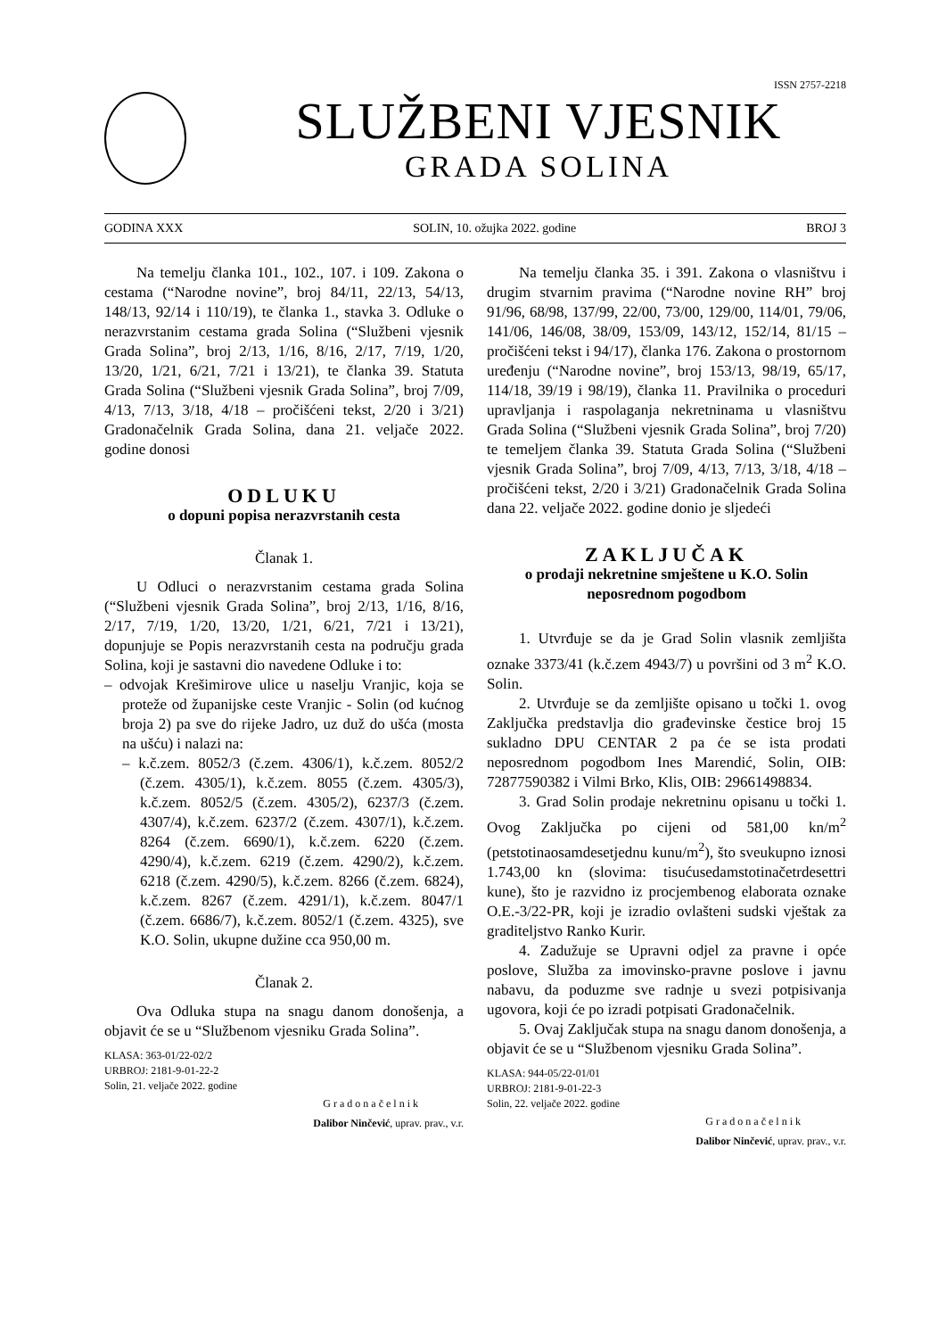ISSN 2757-2218
SLUŽBENI VJESNIK
GRADA SOLINA
GODINA XXX SOLIN, 10. ožujka 2022. godine BROJ 3
Na temelju članka 101., 102., 107. i 109. Zakona o cestama (“Narodne novine”, broj 84/11, 22/13, 54/13, 148/13, 92/14 i 110/19), te članka 1., stavka 3. Odluke o nerazvrstanim cestama grada Solina (“Službeni vjesnik Grada Solina”, broj 2/13, 1/16, 8/16, 2/17, 7/19, 1/20, 13/20, 1/21, 6/21, 7/21 i 13/21), te članka 39. Statuta Grada Solina (“Službeni vjesnik Grada Solina”, broj 7/09, 4/13, 7/13, 3/18, 4/18 – pročišćeni tekst, 2/20 i 3/21) Gradonačelnik Grada Solina, dana 21. veljače 2022. godine donosi
ODLUKU
o dopuni popisa nerazvrstanih cesta
Članak 1.
U Odluci o nerazvrstanim cestama grada Solina (“Službeni vjesnik Grada Solina”, broj 2/13, 1/16, 8/16, 2/17, 7/19, 1/20, 13/20, 1/21, 6/21, 7/21 i 13/21), dopunjuje se Popis nerazvrstanih cesta na području grada Solina, koji je sastavni dio navedene Odluke i to:
– odvojak Krešimirove ulice u naselju Vranjic, koja se proteže od županijske ceste Vranjic - Solin (od kućnog broja 2) pa sve do rijeke Jadro, uz duž do ušća (mosta na ušću) i nalazi na:
– k.č.zem. 8052/3 (č.zem. 4306/1), k.č.zem. 8052/2 (č.zem. 4305/1), k.č.zem. 8055 (č.zem. 4305/3), k.č.zem. 8052/5 (č.zem. 4305/2), 6237/3 (č.zem. 4307/4), k.č.zem. 6237/2 (č.zem. 4307/1), k.č.zem. 8264 (č.zem. 6690/1), k.č.zem. 6220 (č.zem. 4290/4), k.č.zem. 6219 (č.zem. 4290/2), k.č.zem. 6218 (č.zem. 4290/5), k.č.zem. 8266 (č.zem. 6824), k.č.zem. 8267 (č.zem. 4291/1), k.č.zem. 8047/1 (č.zem. 6686/7), k.č.zem. 8052/1 (č.zem. 4325), sve K.O. Solin, ukupne dužine cca 950,00 m.
Članak 2.
Ova Odluka stupa na snagu danom donošenja, a objavit će se u “Službenom vjesniku Grada Solina”.
KLASA: 363-01/22-02/2
URBROJ: 2181-9-01-22-2
Solin, 21. veljače 2022. godine
Gradonačelnik
Dalibor Ninčević, uprav. prav., v.r.
Na temelju članka 35. i 391. Zakona o vlasništvu i drugim stvarnim pravima (“Narodne novine RH” broj 91/96, 68/98, 137/99, 22/00, 73/00, 129/00, 114/01, 79/06, 141/06, 146/08, 38/09, 153/09, 143/12, 152/14, 81/15 – pročišćeni tekst i 94/17), članka 176. Zakona o prostornom uređenju (“Narodne novine”, broj 153/13, 98/19, 65/17, 114/18, 39/19 i 98/19), članka 11. Pravilnika o proceduri upravljanja i raspolaganja nekretninama u vlasništvu Grada Solina (“Službeni vjesnik Grada Solina”, broj 7/20) te temeljem članka 39. Statuta Grada Solina (“Službeni vjesnik Grada Solina”, broj 7/09, 4/13, 7/13, 3/18, 4/18 – pročišćeni tekst, 2/20 i 3/21) Gradonačelnik Grada Solina dana 22. veljače 2022. godine donio je sljedeći
ZAKLJUČAK
o prodaji nekretnine smještene u K.O. Solin neposrednom pogodbom
1. Utvrđuje se da je Grad Solin vlasnik zemljišta oznake 3373/41 (k.č.zem 4943/7) u površini od 3 m<sup>2</sup> K.O. Solin.
2. Utvrđuje se da zemljište opisano u točki 1. ovog Zaključka predstavlja dio građevinske čestice broj 15 sukladno DPU CENTAR 2 pa će se ista prodati neposrednom pogodbom Ines Marendić, Solin, OIB: 72877590382 i Vilmi Brko, Klis, OIB: 29661498834.
3. Grad Solin prodaje nekretninu opisanu u točki 1. Ovog Zaključka po cijeni od 581,00 kn/m<sup>2</sup> (petstotinaosamdesetjednu kunu/m<sup>2</sup>), što sveukupno iznosi 1.743,00 kn (slovima: tisućusedamstotinačetrdesettri kune), što je razvidno iz procjembenog elaborata oznake O.E.-3/22-PR, koji je izradio ovlašteni sudski vještak za graditeljstvo Ranko Kurir.
4. Zadužuje se Upravni odjel za pravne i opće poslove, Služba za imovinsko-pravne poslove i javnu nabavu, da poduzme sve radnje u svezi potpisivanja ugovora, koji će po izradi potpisati Gradonačelnik.
5. Ovaj Zaključak stupa na snagu danom donošenja, a objavit će se u “Službenom vjesniku Grada Solina”.
KLASA: 944-05/22-01/01
URBROJ: 2181-9-01-22-3
Solin, 22. veljače 2022. godine
Gradonačelnik
Dalibor Ninčević, uprav. prav., v.r.